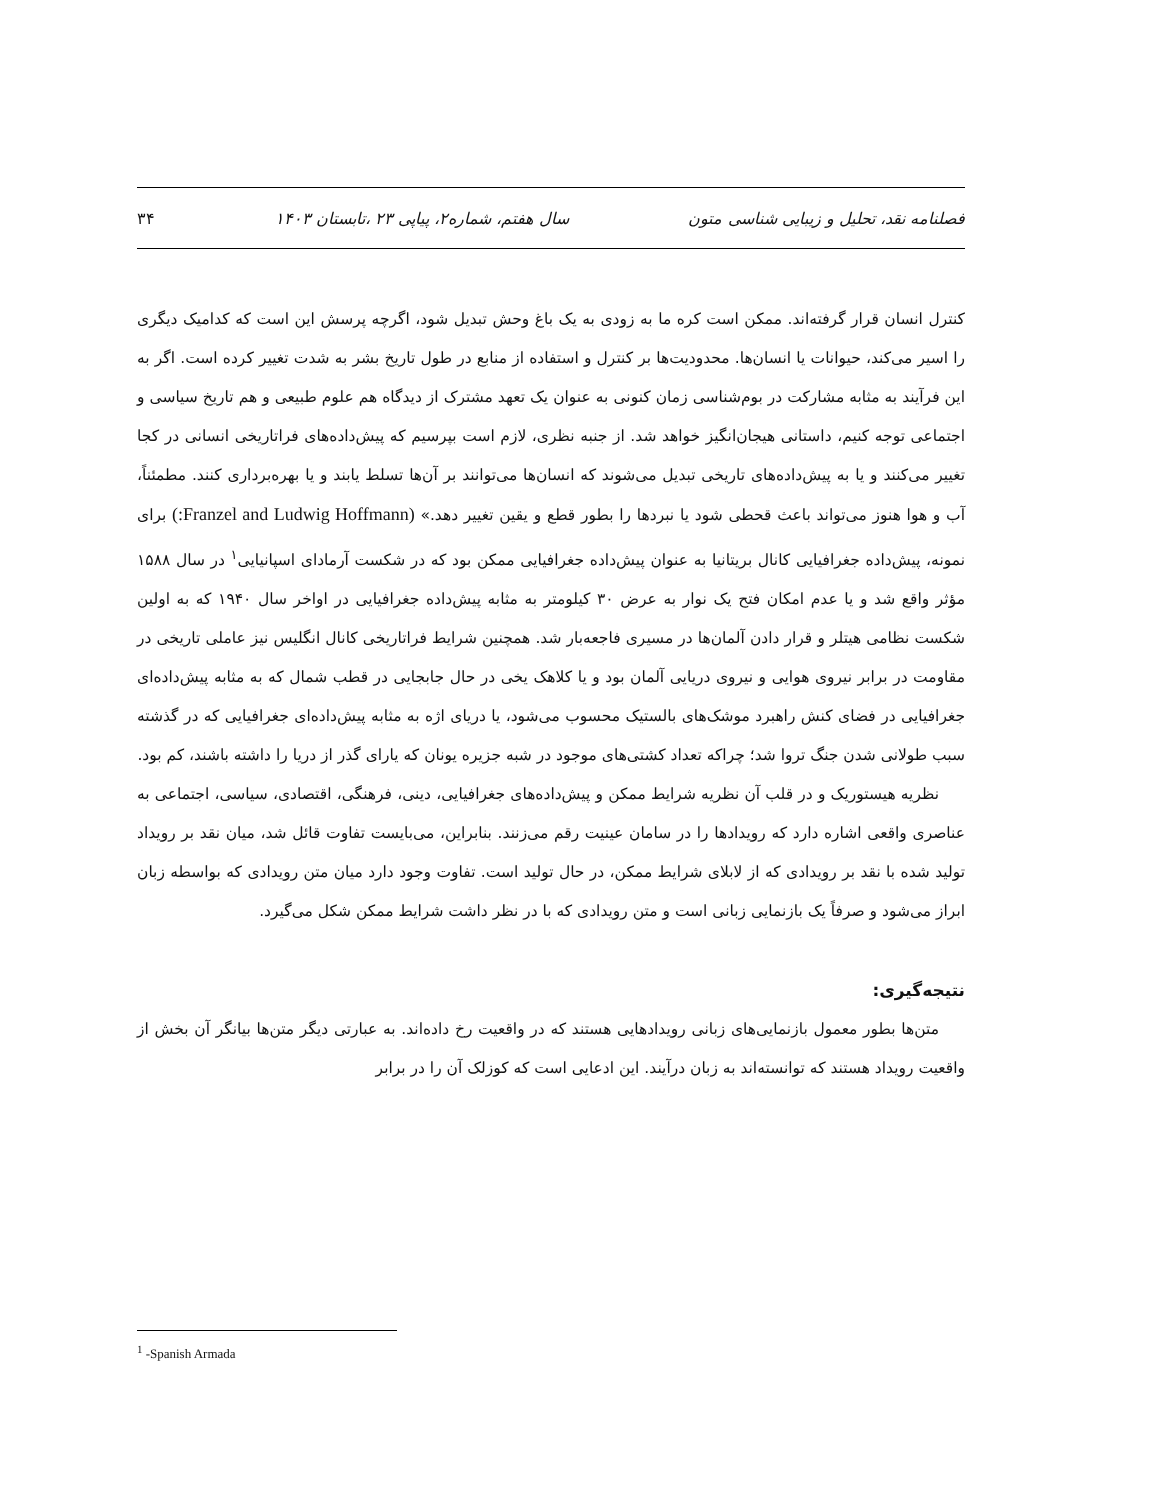فصلنامه نقد، تحلیل و زیبایی شناسی متون سال هفتم، شماره۲، پیاپی ۲۳ ،تابستان ۱۴۰۳ ۳۴
کنترل انسان قرار گرفته‌اند. ممکن است کره ما به زودی به یک باغ وحش تبدیل شود، اگرچه پرسش این است که کدامیک دیگری را اسیر می‌کند، حیوانات یا انسان‌ها. محدودیت‌ها بر کنترل و استفاده از منابع در طول تاریخ بشر به شدت تغییر کرده است. اگر به این فرآیند به مثابه مشارکت در بوم‌شناسی زمان کنونی به عنوان یک تعهد مشترک از دیدگاه هم علوم طبیعی و هم تاریخ سیاسی و اجتماعی توجه کنیم، داستانی هیجان‌انگیز خواهد شد. از جنبه نظری، لازم است بپرسیم که پیش‌داده‌های فراتاریخی انسانی در کجا تغییر می‌کنند و یا به پیش‌داده‌های تاریخی تبدیل می‌شوند که انسان‌ها می‌توانند بر آن‌ها تسلط یابند و یا بهره‌برداری کنند. مطمئناً، آب و هوا هنوز می‌تواند باعث قحطی شود یا نبردها را بطور قطع و یقین تغییر دهد.» (Franzel and Ludwig Hoffmann:) برای نمونه، پیش‌داده جغرافیایی کانال بریتانیا به عنوان پیش‌داده جغرافیایی ممکن بود که در شکست آرمادای اسپانیایی<sup>۱</sup> در سال ۱۵۸۸ مؤثر واقع شد و یا عدم امکان فتح یک نوار به عرض ۳۰ کیلومتر به مثابه پیش‌داده جغرافیایی در اواخر سال ۱۹۴۰ که به اولین شکست نظامی هیتلر و قرار دادن آلمان‌ها در مسیری فاجعه‌بار شد. همچنین شرایط فراتاریخی کانال انگلیس نیز عاملی تاریخی در مقاومت در برابر نیروی هوایی و نیروی دریایی آلمان بود و یا کلاهک یخی در حال جابجایی در قطب شمال که به مثابه پیش‌داده‌ای جغرافیایی در فضای کنش راهبرد موشک‌های بالستیک محسوب می‌شود، یا دریای اژه به مثابه پیش‌داده‌ای جغرافیایی که در گذشته سبب طولانی شدن جنگ تروا شد؛ چراکه تعداد کشتی‌های موجود در شبه جزیره یونان که یارای گذر از دریا را داشته باشند، کم بود.
نظریه هیستوریک و در قلب آن نظریه شرایط ممکن و پیش‌داده‌های جغرافیایی، دینی، فرهنگی، اقتصادی، سیاسی، اجتماعی به عناصری واقعی اشاره دارد که رویدادها را در سامان عینیت رقم می‌زنند. بنابراین، می‌بایست تفاوت قائل شد، میان نقد بر رویداد تولید شده با نقد بر رویدادی که از لابلای شرایط ممکن، در حال تولید است. تفاوت وجود دارد میان متن رویدادی که بواسطه زبان ابراز می‌شود و صرفاً یک بازنمایی زبانی است و متن رویدادی که با در نظر داشت شرایط ممکن شکل می‌گیرد.
نتیجه‌گیری:
متن‌ها بطور معمول بازنمایی‌های زبانی رویدادهایی هستند که در واقعیت رخ داده‌اند. به عبارتی دیگر متن‌ها بیانگر آن بخش از واقعیت رویداد هستند که توانسته‌اند به زبان درآیند. این ادعایی است که کوزلک آن را در برابر
<sup>1</sup> -Spanish Armada